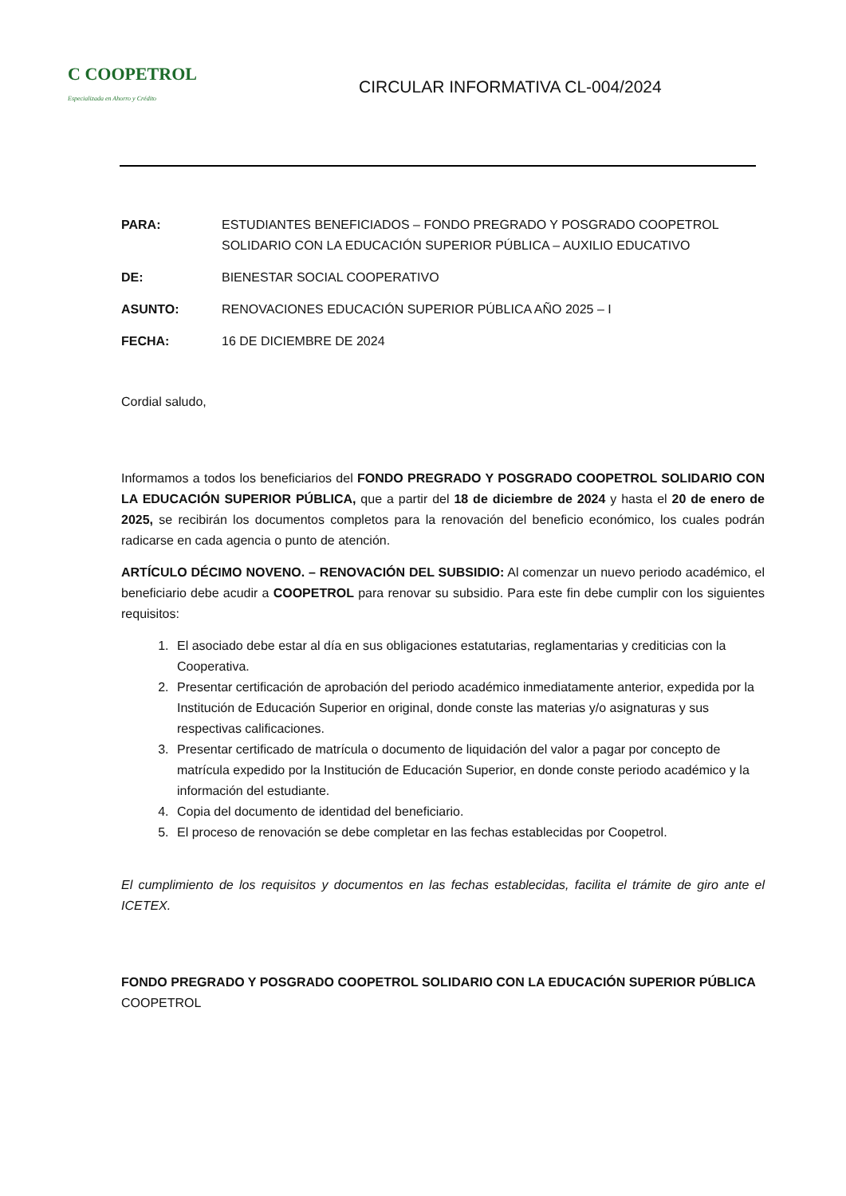C COOPETROL
Especializada en Ahorro y Crédito
CIRCULAR INFORMATIVA CL-004/2024
PARA: ESTUDIANTES BENEFICIADOS – FONDO PREGRADO Y POSGRADO COOPETROL SOLIDARIO CON LA EDUCACIÓN SUPERIOR PÚBLICA – AUXILIO EDUCATIVO
DE: BIENESTAR SOCIAL COOPERATIVO
ASUNTO: RENOVACIONES EDUCACIÓN SUPERIOR PÚBLICA AÑO 2025 – I
FECHA: 16 DE DICIEMBRE DE 2024
Cordial saludo,
Informamos a todos los beneficiarios del FONDO PREGRADO Y POSGRADO COOPETROL SOLIDARIO CON LA EDUCACIÓN SUPERIOR PÚBLICA, que a partir del 18 de diciembre de 2024 y hasta el 20 de enero de 2025, se recibirán los documentos completos para la renovación del beneficio económico, los cuales podrán radicarse en cada agencia o punto de atención.
ARTÍCULO DÉCIMO NOVENO. – RENOVACIÓN DEL SUBSIDIO: Al comenzar un nuevo periodo académico, el beneficiario debe acudir a COOPETROL para renovar su subsidio. Para este fin debe cumplir con los siguientes requisitos:
1. El asociado debe estar al día en sus obligaciones estatutarias, reglamentarias y crediticias con la Cooperativa.
2. Presentar certificación de aprobación del periodo académico inmediatamente anterior, expedida por la Institución de Educación Superior en original, donde conste las materias y/o asignaturas y sus respectivas calificaciones.
3. Presentar certificado de matrícula o documento de liquidación del valor a pagar por concepto de matrícula expedido por la Institución de Educación Superior, en donde conste periodo académico y la información del estudiante.
4. Copia del documento de identidad del beneficiario.
5. El proceso de renovación se debe completar en las fechas establecidas por Coopetrol.
El cumplimiento de los requisitos y documentos en las fechas establecidas, facilita el trámite de giro ante el ICETEX.
FONDO PREGRADO Y POSGRADO COOPETROL SOLIDARIO CON LA EDUCACIÓN SUPERIOR PÚBLICA
COOPETROL